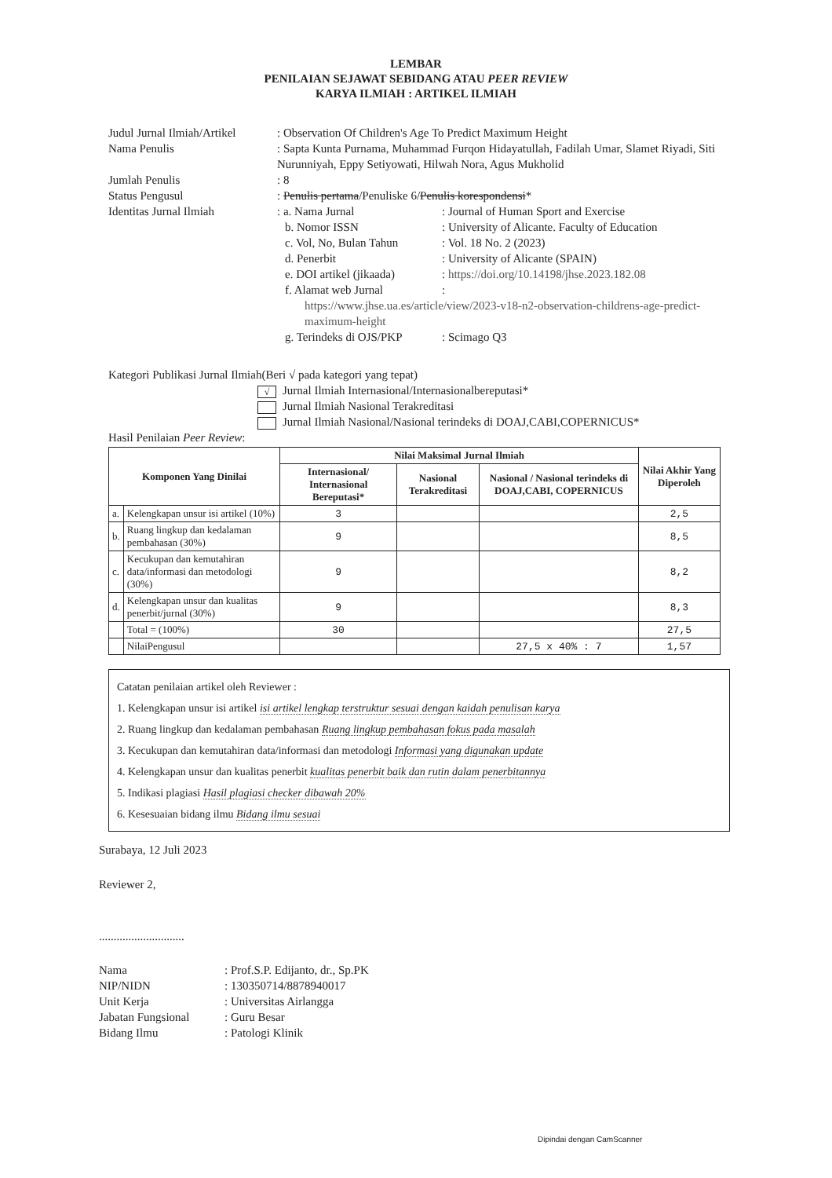LEMBAR
PENILAIAN SEJAWAT SEBIDANG ATAU PEER REVIEW
KARYA ILMIAH : ARTIKEL ILMIAH
Judul Jurnal Ilmiah/Artikel
: Observation Of Children's Age To Predict Maximum Height
Nama Penulis : Sapta Kunta Purnama, Muhammad Furqon Hidayatullah, Fadilah Umar, Slamet Riyadi, Siti Nurunniyah, Eppy Setiyowati, Hilwah Nora, Agus Mukholid
Jumlah Penulis : 8
Status Pengusul : Penulis pertama/Penuliske 6/Penulis korespondensi*
Identitas Jurnal Ilmiah : a. Nama Jurnal : Journal of Human Sport and Exercise
b. Nomor ISSN : University of Alicante. Faculty of Education
c. Vol, No, Bulan Tahun
: Vol. 18 No. 2 (2023)
d. Penerbit : University of Alicante (SPAIN)
e. DOI artikel (jikaada)
: https://doi.org/10.14198/jhse.2023.182.08
f. Alamat web Jurnal :
https://www.jhse.ua.es/article/view/2023-v18-n2-observation-childrens-age-predict-maximum-height
g. Terindeks di OJS/PKP
: Scimago Q3
Kategori Publikasi Jurnal Ilmiah(Beri √ pada kategori yang tepat)
√ Jurnal Ilmiah Internasional/Internasionalbereputasi*
Jurnal Ilmiah Nasional Terakreditasi
Jurnal Ilmiah Nasional/Nasional terindeks di DOAJ,CABI,COPERNICUS*
Hasil Penilaian Peer Review:
| Komponen Yang Dinilai | | Nilai Maksimal Jurnal Ilmiah | | | Nilai Akhir Yang Diperoleh |
| --- | --- | --- | --- | --- | --- |
| | | Internasional/ Internasional Bereputasi* | Nasional Terakreditasi | Nasional / Nasional terindeks di DOAJ,CABI, COPERNICUS | |
| a. | Kelengkapan unsur isi artikel (10%) | 3 | | | 2,5 |
| b. | Ruang lingkup dan kedalaman pembahasan (30%) | 9 | | | 8,5 |
| c. | Kecukupan dan kemutahiran data/informasi dan metodologi (30%) | 9 | | | 8,2 |
| d. | Kelengkapan unsur dan kualitas penerbit/jurnal (30%) | 9 | | | 8,3 |
| | Total = (100%) | 30 | | | 27,5 |
| | NilaiPengusul | | | 27,5 x 40% : 7 | 1,57 |
Catatan penilaian artikel oleh Reviewer :
1. Kelengkapan unsur isi artikel isi artikel lengkap terstruktur sesuai dengan kaidah penulisan karya
2. Ruang lingkup dan kedalaman pembahasan Ruang lingkup pembahasan fokus pada masalah
3. Kecukupan dan kemutahiran data/informasi dan metodologi Informasi yang digunakan update
4. Kelengkapan unsur dan kualitas penerbit kualitas penerbit baik dan rutin dalam penerbitannya
5. Indikasi plagiasi Hasil plagiasi checker dibawah 20%
6. Kesesuaian bidang ilmu Bidang ilmu sesuai
Surabaya, 12 Juli 2023
Reviewer 2,
.............................
Nama : Prof.S.P. Edijanto, dr., Sp.PK
NIP/NIDN : 130350714/8878940017
Unit Kerja : Universitas Airlangga
Jabatan Fungsional
: Guru Besar
Bidang Ilmu : Patologi Klinik
Dipindai dengan CamScanner